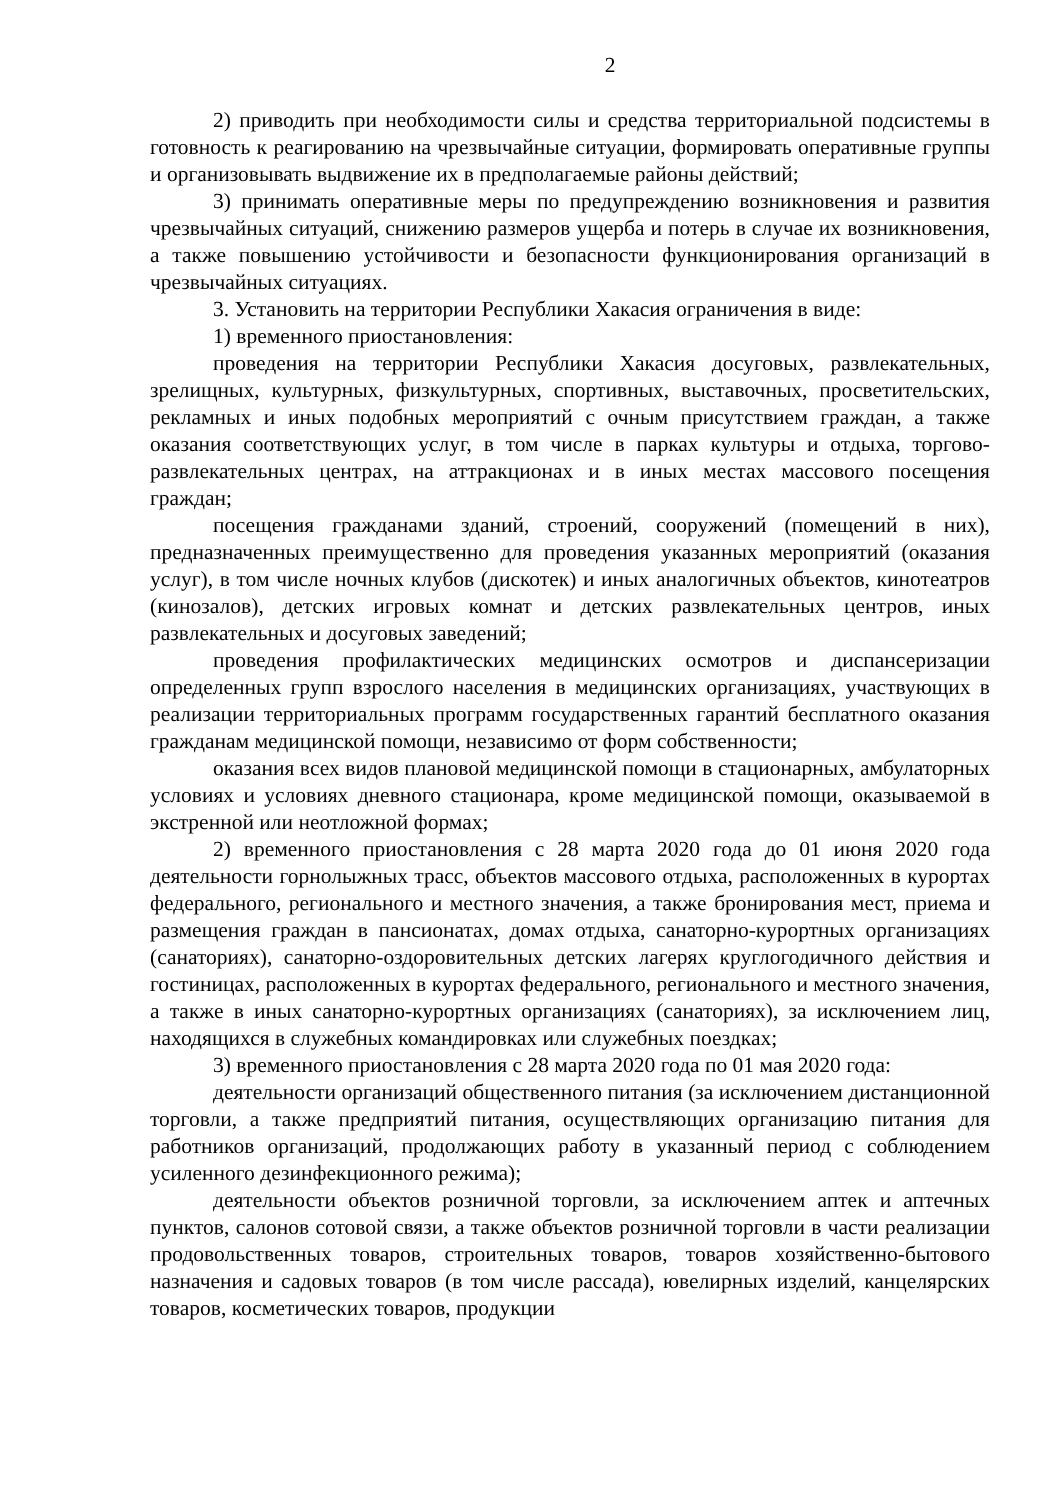2
2) приводить при необходимости силы и средства территориальной подсистемы в готовность к реагированию на чрезвычайные ситуации, формировать оперативные группы и организовывать выдвижение их в предполагаемые районы действий;
3) принимать оперативные меры по предупреждению возникновения и развития чрезвычайных ситуаций, снижению размеров ущерба и потерь в случае их возникновения, а также повышению устойчивости и безопасности функционирования организаций в чрезвычайных ситуациях.
3. Установить на территории Республики Хакасия ограничения в виде:
1) временного приостановления:
проведения на территории Республики Хакасия досуговых, развлекательных, зрелищных, культурных, физкультурных, спортивных, выставочных, просветительских, рекламных и иных подобных мероприятий с очным присутствием граждан, а также оказания соответствующих услуг, в том числе в парках культуры и отдыха, торгово-развлекательных центрах, на аттракционах и в иных местах массового посещения граждан;
посещения гражданами зданий, строений, сооружений (помещений в них), предназначенных преимущественно для проведения указанных мероприятий (оказания услуг), в том числе ночных клубов (дискотек) и иных аналогичных объектов, кинотеатров (кинозалов), детских игровых комнат и детских развлекательных центров, иных развлекательных и досуговых заведений;
проведения профилактических медицинских осмотров и диспансеризации определенных групп взрослого населения в медицинских организациях, участвующих в реализации территориальных программ государственных гарантий бесплатного оказания гражданам медицинской помощи, независимо от форм собственности;
оказания всех видов плановой медицинской помощи в стационарных, амбулаторных условиях и условиях дневного стационара, кроме медицинской помощи, оказываемой в экстренной или неотложной формах;
2) временного приостановления с 28 марта 2020 года до 01 июня 2020 года деятельности горнолыжных трасс, объектов массового отдыха, расположенных в курортах федерального, регионального и местного значения, а также бронирования мест, приема и размещения граждан в пансионатах, домах отдыха, санаторно-курортных организациях (санаториях), санаторно-оздоровительных детских лагерях круглогодичного действия и гостиницах, расположенных в курортах федерального, регионального и местного значения, а также в иных санаторно-курортных организациях (санаториях), за исключением лиц, находящихся в служебных командировках или служебных поездках;
3) временного приостановления с 28 марта 2020 года по 01 мая 2020 года:
деятельности организаций общественного питания (за исключением дистанционной торговли, а также предприятий питания, осуществляющих организацию питания для работников организаций, продолжающих работу в указанный период с соблюдением усиленного дезинфекционного режима);
деятельности объектов розничной торговли, за исключением аптек и аптечных пунктов, салонов сотовой связи, а также объектов розничной торговли в части реализации продовольственных товаров, строительных товаров, товаров хозяйственно-бытового назначения и садовых товаров (в том числе рассада), ювелирных изделий, канцелярских товаров, косметических товаров, продукции